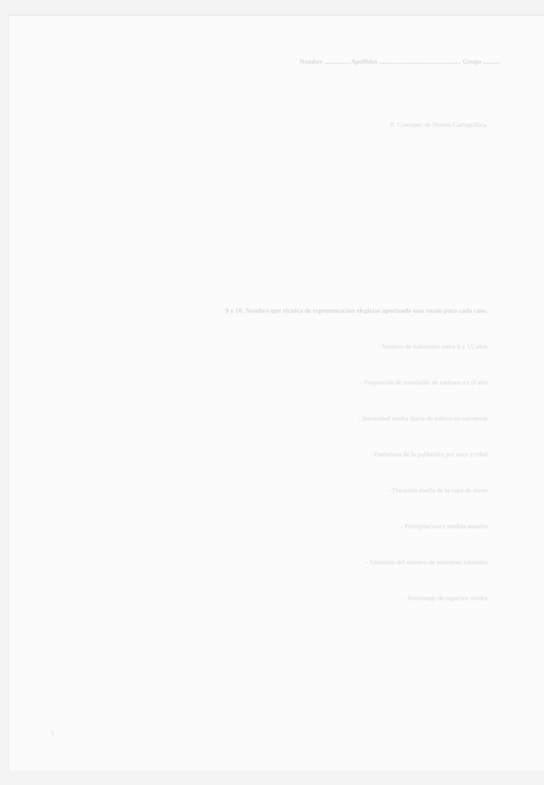Nombre ............... Apellidos ................................................. Grupo ..........
8. Concepto de Norma Cartográfica.
9 y 10. Nombra qué técnica de representación elegirías aportando una razón para cada caso.
- Número de habitantes entre 6 y 15 años
- Proporción de monóxido de carbono en el aire
- Intensidad media diaria de tráfico en carreteras
- Estructura de la población por sexo y edad
- Duración media de la capa de nieve
- Precipitaciones medias anuales
- Variación del número de siniestros laborales
- Porcentaje de espacios verdes
3